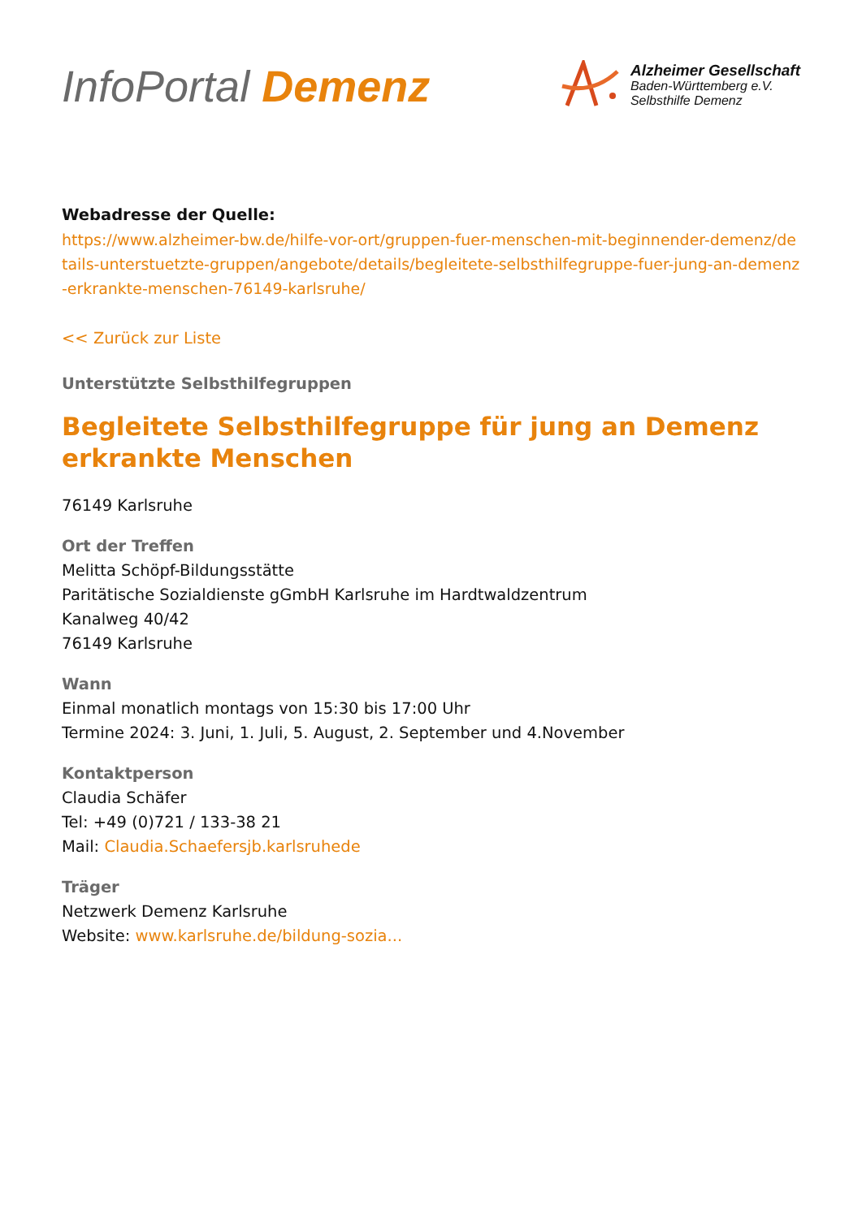InfoPortal Demenz
Alzheimer Gesellschaft
Baden-Württemberg e.V.
Selbsthilfe Demenz
Webadresse der Quelle:
https://www.alzheimer-bw.de/hilfe-vor-ort/gruppen-fuer-menschen-mit-beginnender-demenz/details-unterstuetzte-gruppen/angebote/details/begleitete-selbsthilfegruppe-fuer-jung-an-demenz-erkrankte-menschen-76149-karlsruhe/
<< Zurück zur Liste
Unterstützte Selbsthilfegruppen
Begleitete Selbsthilfegruppe für jung an Demenz erkrankte Menschen
76149 Karlsruhe
Ort der Treffen
Melitta Schöpf-Bildungsstätte
Paritätische Sozialdienste gGmbH Karlsruhe im Hardtwaldzentrum
Kanalweg 40/42
76149 Karlsruhe
Wann
Einmal monatlich montags von 15:30 bis 17:00 Uhr
Termine 2024: 3. Juni, 1. Juli, 5. August, 2. September und 4.November
Kontaktperson
Claudia Schäfer
Tel: +49 (0)721 / 133-38 21
Mail: Claudia.Schaefersjb.karlsruhede
Träger
Netzwerk Demenz Karlsruhe
Website: www.karlsruhe.de/bildung-sozia...